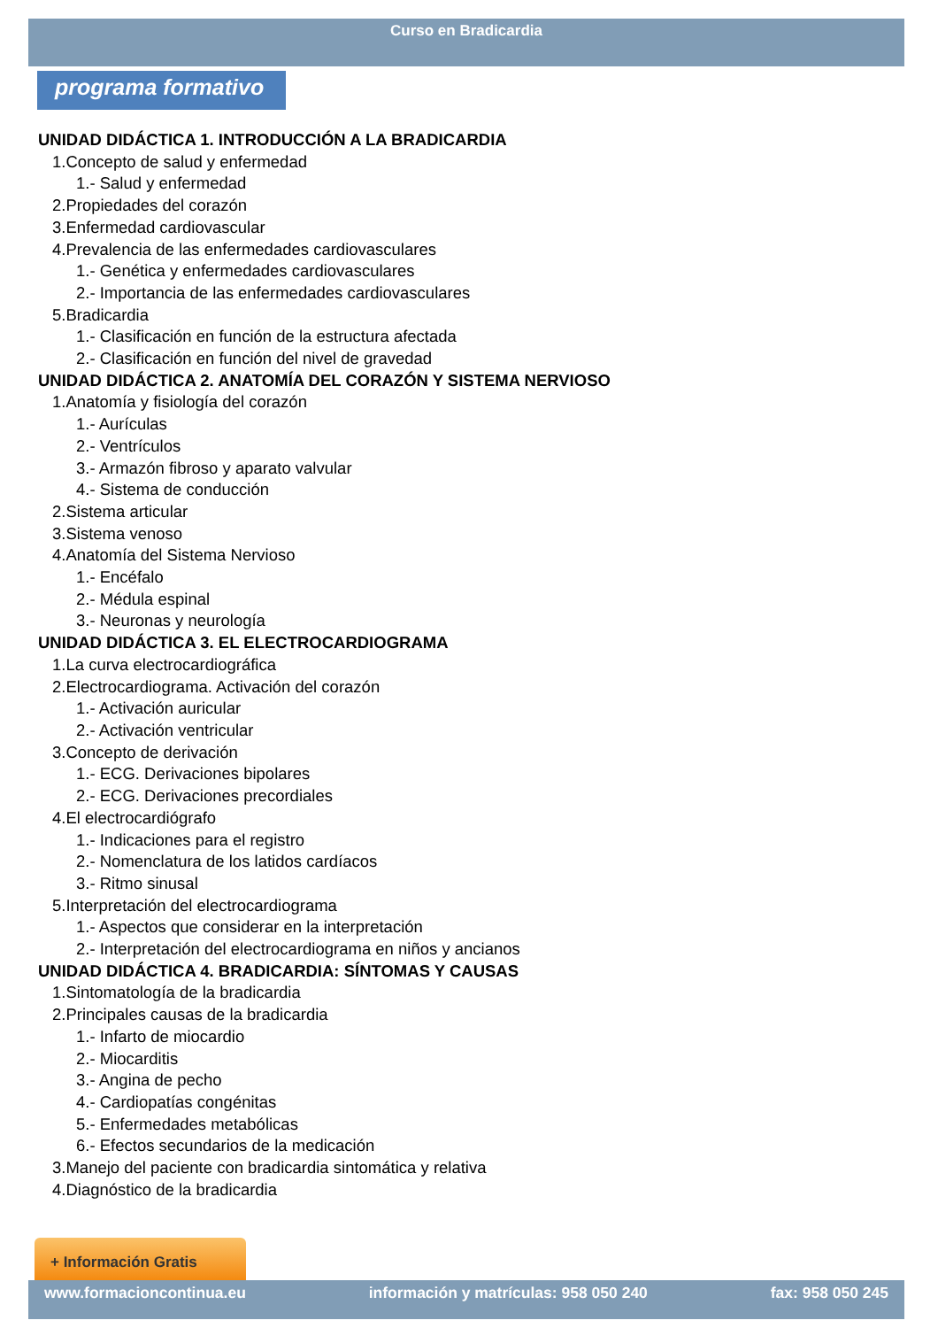Curso en Bradicardia
programa formativo
UNIDAD DIDÁCTICA 1. INTRODUCCIÓN A LA BRADICARDIA
1.Concepto de salud y enfermedad
1.- Salud y enfermedad
2.Propiedades del corazón
3.Enfermedad cardiovascular
4.Prevalencia de las enfermedades cardiovasculares
1.- Genética y enfermedades cardiovasculares
2.- Importancia de las enfermedades cardiovasculares
5.Bradicardia
1.- Clasificación en función de la estructura afectada
2.- Clasificación en función del nivel de gravedad
UNIDAD DIDÁCTICA 2. ANATOMÍA DEL CORAZÓN Y SISTEMA NERVIOSO
1.Anatomía y fisiología del corazón
1.- Aurículas
2.- Ventrículos
3.- Armazón fibroso y aparato valvular
4.- Sistema de conducción
2.Sistema articular
3.Sistema venoso
4.Anatomía del Sistema Nervioso
1.- Encéfalo
2.- Médula espinal
3.- Neuronas y neurología
UNIDAD DIDÁCTICA 3. EL ELECTROCARDIOGRAMA
1.La curva electrocardiográfica
2.Electrocardiograma. Activación del corazón
1.- Activación auricular
2.- Activación ventricular
3.Concepto de derivación
1.- ECG. Derivaciones bipolares
2.- ECG. Derivaciones precordiales
4.El electrocardiógrafo
1.- Indicaciones para el registro
2.- Nomenclatura de los latidos cardíacos
3.- Ritmo sinusal
5.Interpretación del electrocardiograma
1.- Aspectos que considerar en la interpretación
2.- Interpretación del electrocardiograma en niños y ancianos
UNIDAD DIDÁCTICA 4. BRADICARDIA: SÍNTOMAS Y CAUSAS
1.Sintomatología de la bradicardia
2.Principales causas de la bradicardia
1.- Infarto de miocardio
2.- Miocarditis
3.- Angina de pecho
4.- Cardiopatías congénitas
5.- Enfermedades metabólicas
6.- Efectos secundarios de la medicación
3.Manejo del paciente con bradicardia sintomática y relativa
4.Diagnóstico de la bradicardia
+ Información Gratis
www.formacioncontinua.eu información y matrículas: 958 050 240 fax: 958 050 245